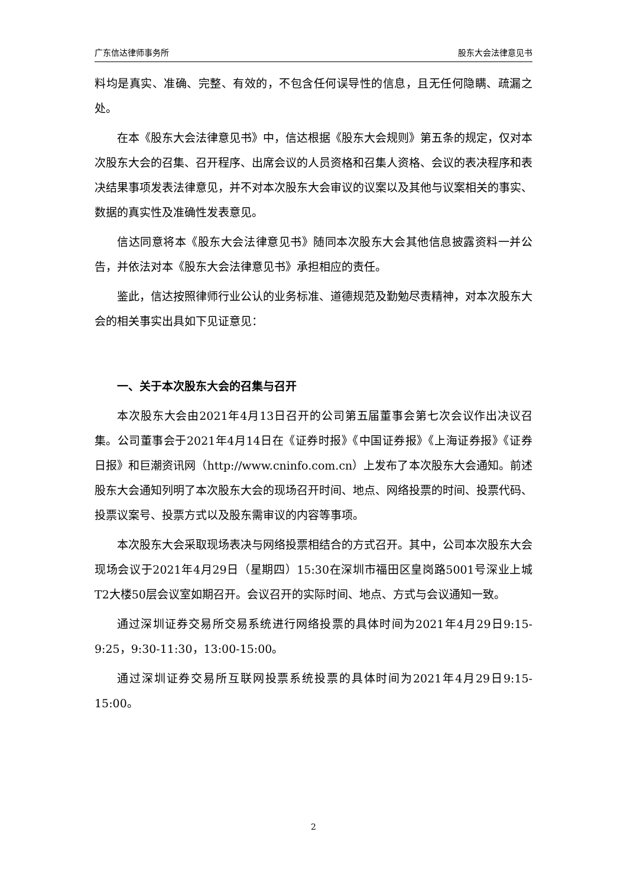广东信达律师事务所 股东大会法律意见书
料均是真实、准确、完整、有效的，不包含任何误导性的信息，且无任何隐瞒、疏漏之处。
在本《股东大会法律意见书》中，信达根据《股东大会规则》第五条的规定，仅对本次股东大会的召集、召开程序、出席会议的人员资格和召集人资格、会议的表决程序和表决结果事项发表法律意见，并不对本次股东大会审议的议案以及其他与议案相关的事实、数据的真实性及准确性发表意见。
信达同意将本《股东大会法律意见书》随同本次股东大会其他信息披露资料一并公告，并依法对本《股东大会法律意见书》承担相应的责任。
鉴此，信达按照律师行业公认的业务标准、道德规范及勤勉尽责精神，对本次股东大会的相关事实出具如下见证意见：
一、关于本次股东大会的召集与召开
本次股东大会由2021年4月13日召开的公司第五届董事会第七次会议作出决议召集。公司董事会于2021年4月14日在《证券时报》《中国证券报》《上海证券报》《证券日报》和巨潮资讯网（http://www.cninfo.com.cn）上发布了本次股东大会通知。前述股东大会通知列明了本次股东大会的现场召开时间、地点、网络投票的时间、投票代码、投票议案号、投票方式以及股东需审议的内容等事项。
本次股东大会采取现场表决与网络投票相结合的方式召开。其中，公司本次股东大会现场会议于2021年4月29日（星期四）15:30在深圳市福田区皇岗路5001号深业上城T2大楼50层会议室如期召开。会议召开的实际时间、地点、方式与会议通知一致。
通过深圳证券交易所交易系统进行网络投票的具体时间为2021年4月29日9:15-9:25，9:30-11:30，13:00-15:00。
通过深圳证券交易所互联网投票系统投票的具体时间为2021年4月29日9:15-15:00。
2